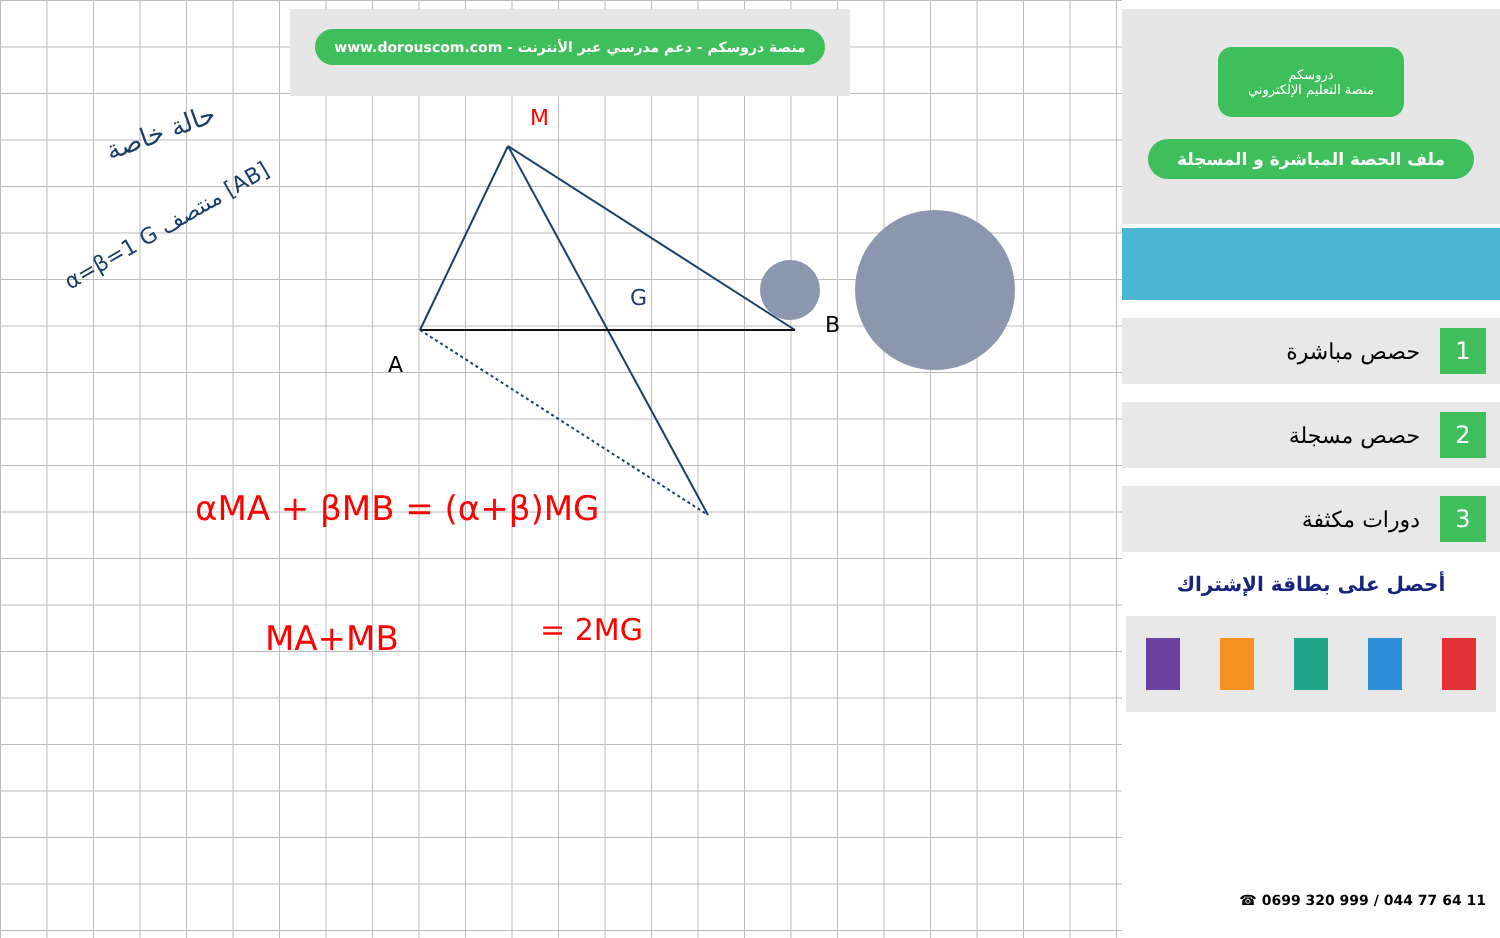www.dorouscom.com - منصة دروسكم - دعم مدرسي عبر الأنترنت
M
A
B
G
حالة خاصة
α=β=1 G منتصف [AB]
αMA + βMB = (α+β)MG
MA+MB
= 2MG
دروسكم
منصة التعليم الإلكتروني
ملف الحصة المباشرة و المسجلة
حصص مباشرة
1
حصص مسجلة
2
دورات مكثفة
3
أحصل على بطاقة الإشتراك
☎ 0699 320 999 / 044 77 64 11